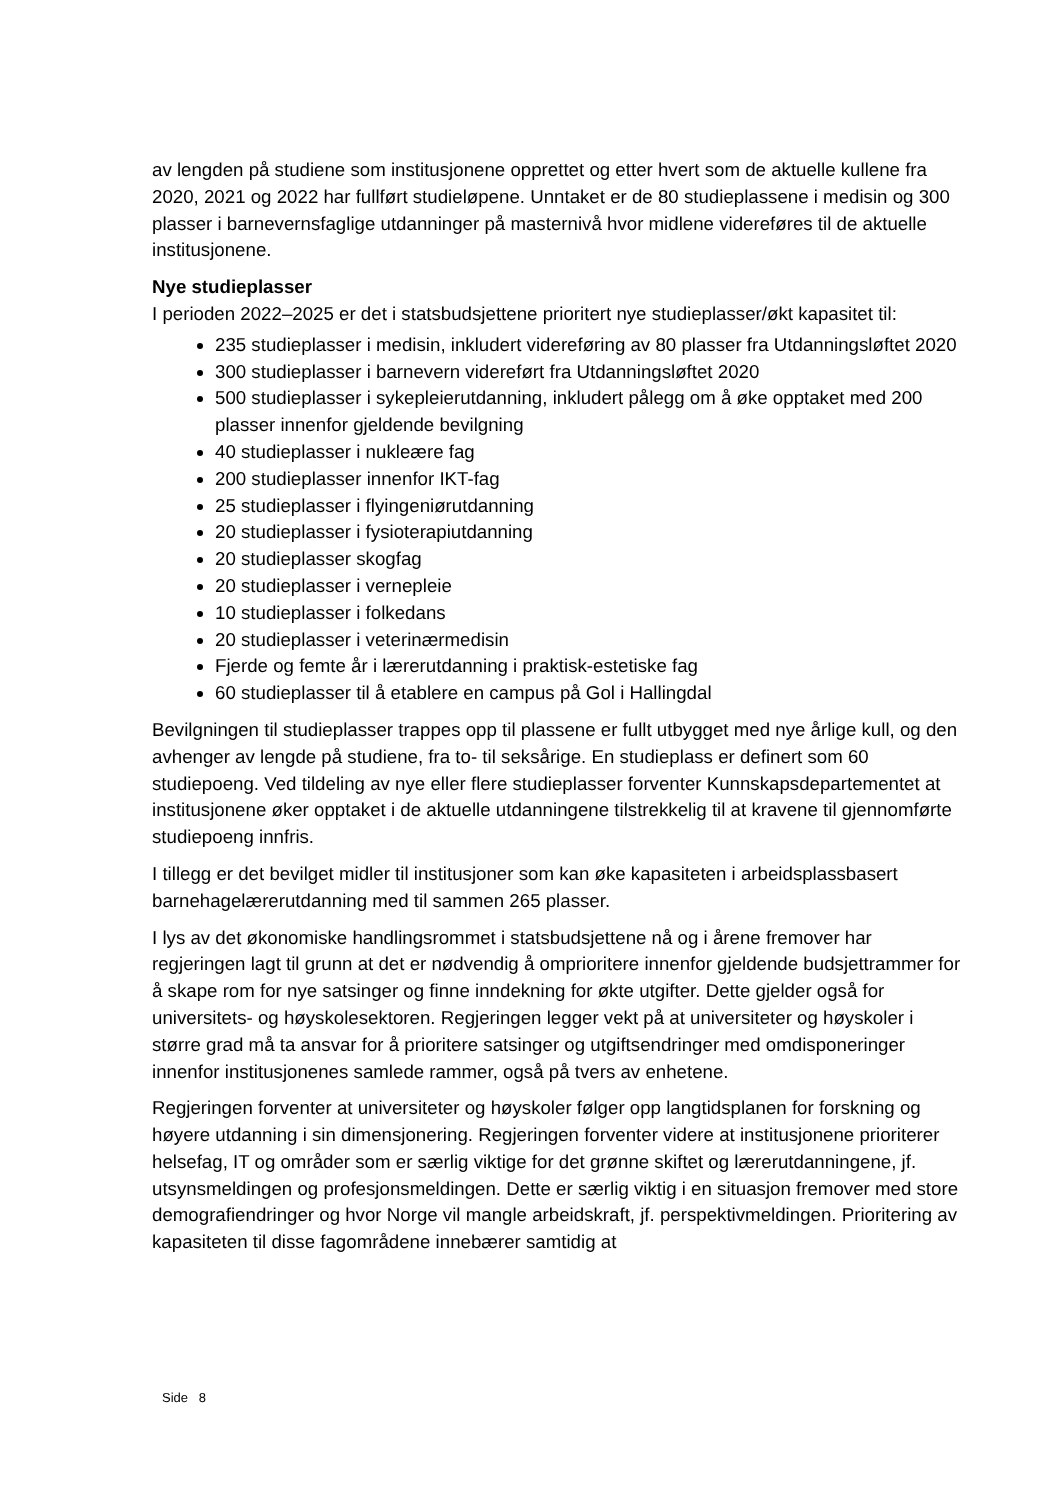av lengden på studiene som institusjonene opprettet og etter hvert som de aktuelle kullene fra 2020, 2021 og 2022 har fullført studieløpene. Unntaket er de 80 studieplassene i medisin og 300 plasser i barnevernsfaglige utdanninger på masternivå hvor midlene videreføres til de aktuelle institusjonene.
Nye studieplasser
I perioden 2022–2025 er det i statsbudsjettene prioritert nye studieplasser/økt kapasitet til:
235 studieplasser i medisin, inkludert videreføring av 80 plasser fra Utdanningsløftet 2020
300 studieplasser i barnevern videreført fra Utdanningsløftet 2020
500 studieplasser i sykepleierutdanning, inkludert pålegg om å øke opptaket med 200 plasser innenfor gjeldende bevilgning
40 studieplasser i nukleære fag
200 studieplasser innenfor IKT-fag
25 studieplasser i flyingeniørutdanning
20 studieplasser i fysioterapiutdanning
20 studieplasser skogfag
20 studieplasser i vernepleie
10 studieplasser i folkedans
20 studieplasser i veterinærmedisin
Fjerde og femte år i lærerutdanning i praktisk-estetiske fag
60 studieplasser til å etablere en campus på Gol i Hallingdal
Bevilgningen til studieplasser trappes opp til plassene er fullt utbygget med nye årlige kull, og den avhenger av lengde på studiene, fra to- til seksårige. En studieplass er definert som 60 studiepoeng. Ved tildeling av nye eller flere studieplasser forventer Kunnskapsdepartementet at institusjonene øker opptaket i de aktuelle utdanningene tilstrekkelig til at kravene til gjennomførte studiepoeng innfris.
I tillegg er det bevilget midler til institusjoner som kan øke kapasiteten i arbeidsplassbasert barnehagelærerutdanning med til sammen 265 plasser.
I lys av det økonomiske handlingsrommet i statsbudsjettene nå og i årene fremover har regjeringen lagt til grunn at det er nødvendig å omprioritere innenfor gjeldende budsjettrammer for å skape rom for nye satsinger og finne inndekning for økte utgifter. Dette gjelder også for universitets- og høyskolesektoren. Regjeringen legger vekt på at universiteter og høyskoler i større grad må ta ansvar for å prioritere satsinger og utgiftsendringer med omdisponeringer innenfor institusjonenes samlede rammer, også på tvers av enhetene.
Regjeringen forventer at universiteter og høyskoler følger opp langtidsplanen for forskning og høyere utdanning i sin dimensjonering. Regjeringen forventer videre at institusjonene prioriterer helsefag, IT og områder som er særlig viktige for det grønne skiftet og lærerutdanningene, jf. utsynsmeldingen og profesjonsmeldingen. Dette er særlig viktig i en situasjon fremover med store demografiendringer og hvor Norge vil mangle arbeidskraft, jf. perspektivmeldingen. Prioritering av kapasiteten til disse fagområdene innebærer samtidig at
Side 8